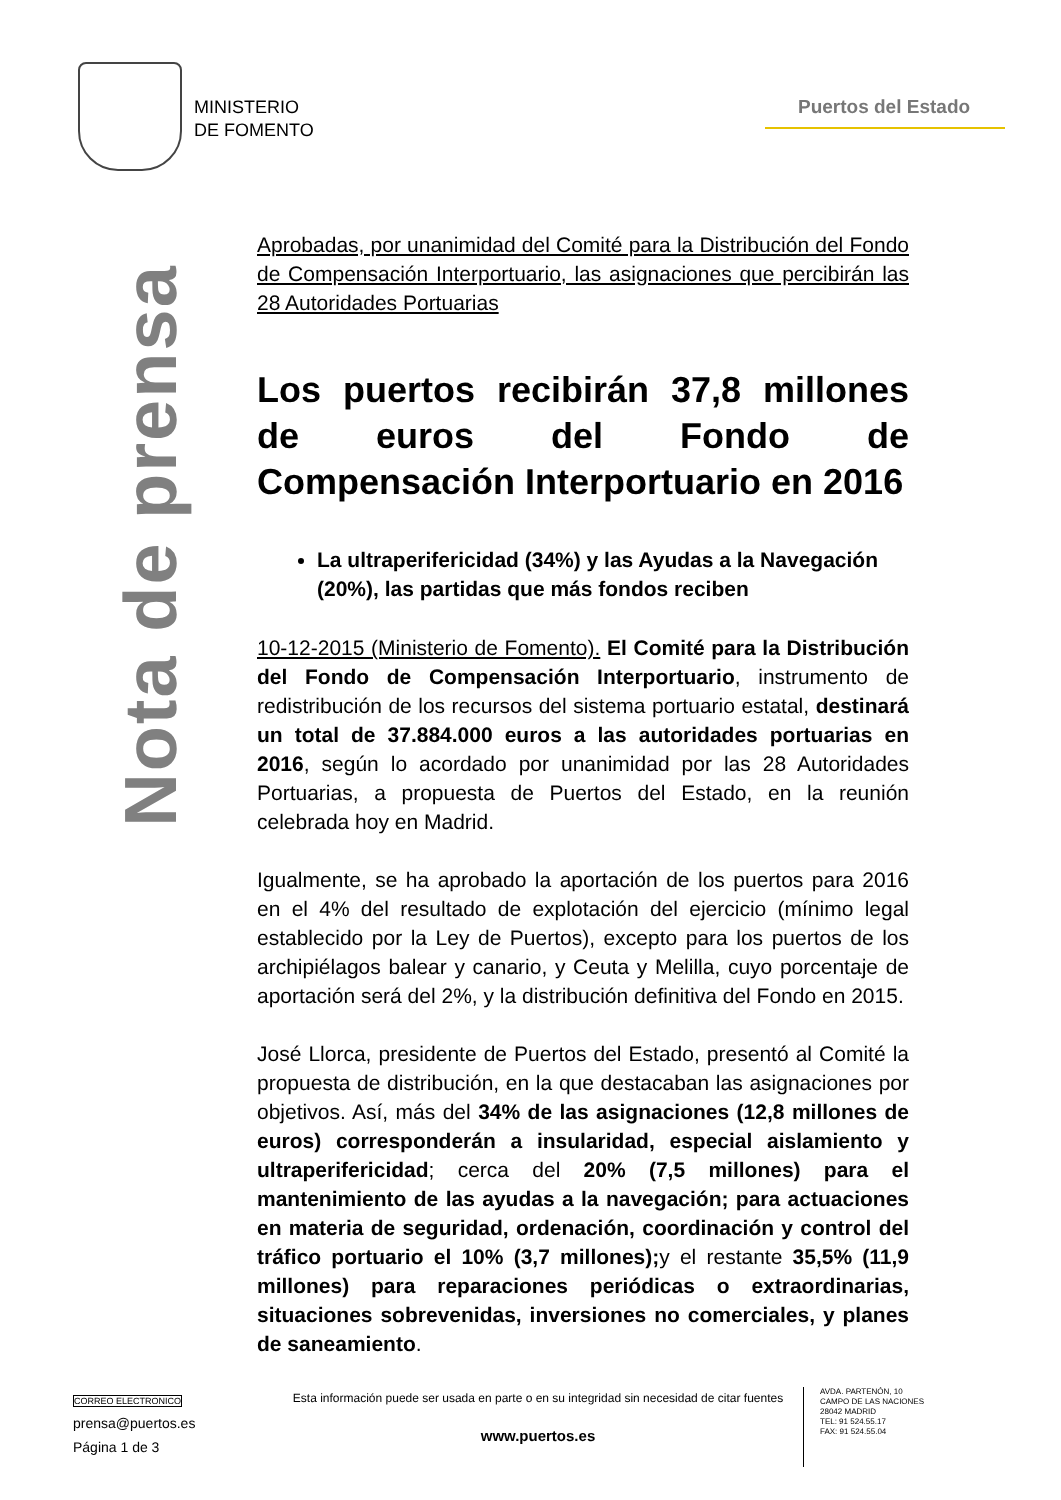MINISTERIO
DE FOMENTO
Puertos del Estado
Nota de prensa
Aprobadas, por unanimidad del Comité para la Distribución del Fondo de Compensación Interportuario, las asignaciones que percibirán las 28 Autoridades Portuarias
Los puertos recibirán 37,8 millones de euros del Fondo de Compensación Interportuario en 2016
La ultraperifericidad (34%) y las Ayudas a la Navegación (20%), las partidas que más fondos reciben
10-12-2015 (Ministerio de Fomento). El Comité para la Distribución del Fondo de Compensación Interportuario, instrumento de redistribución de los recursos del sistema portuario estatal, destinará un total de 37.884.000 euros a las autoridades portuarias en 2016, según lo acordado por unanimidad por las 28 Autoridades Portuarias, a propuesta de Puertos del Estado, en la reunión celebrada hoy en Madrid.
Igualmente, se ha aprobado la aportación de los puertos para 2016 en el 4% del resultado de explotación del ejercicio (mínimo legal establecido por la Ley de Puertos), excepto para los puertos de los archipiélagos balear y canario, y Ceuta y Melilla, cuyo porcentaje de aportación será del 2%, y la distribución definitiva del Fondo en 2015.
José Llorca, presidente de Puertos del Estado, presentó al Comité la propuesta de distribución, en la que destacaban las asignaciones por objetivos. Así, más del 34% de las asignaciones (12,8 millones de euros) corresponderán a insularidad, especial aislamiento y ultraperifericidad; cerca del 20% (7,5 millones) para el mantenimiento de las ayudas a la navegación; para actuaciones en materia de seguridad, ordenación, coordinación y control del tráfico portuario el 10% (3,7 millones); y el restante 35,5% (11,9 millones) para reparaciones periódicas o extraordinarias, situaciones sobrevenidas, inversiones no comerciales, y planes de saneamiento.
CORREO ELECTRONICO
prensa@puertos.es
Página 1 de 3
Esta información puede ser usada en parte o en su integridad sin necesidad de citar fuentes
www.puertos.es
AVDA. PARTENÓN, 10
CAMPO DE LAS NACIONES
28042 MADRID
TEL: 91 524.55.17
FAX: 91 524.55.04